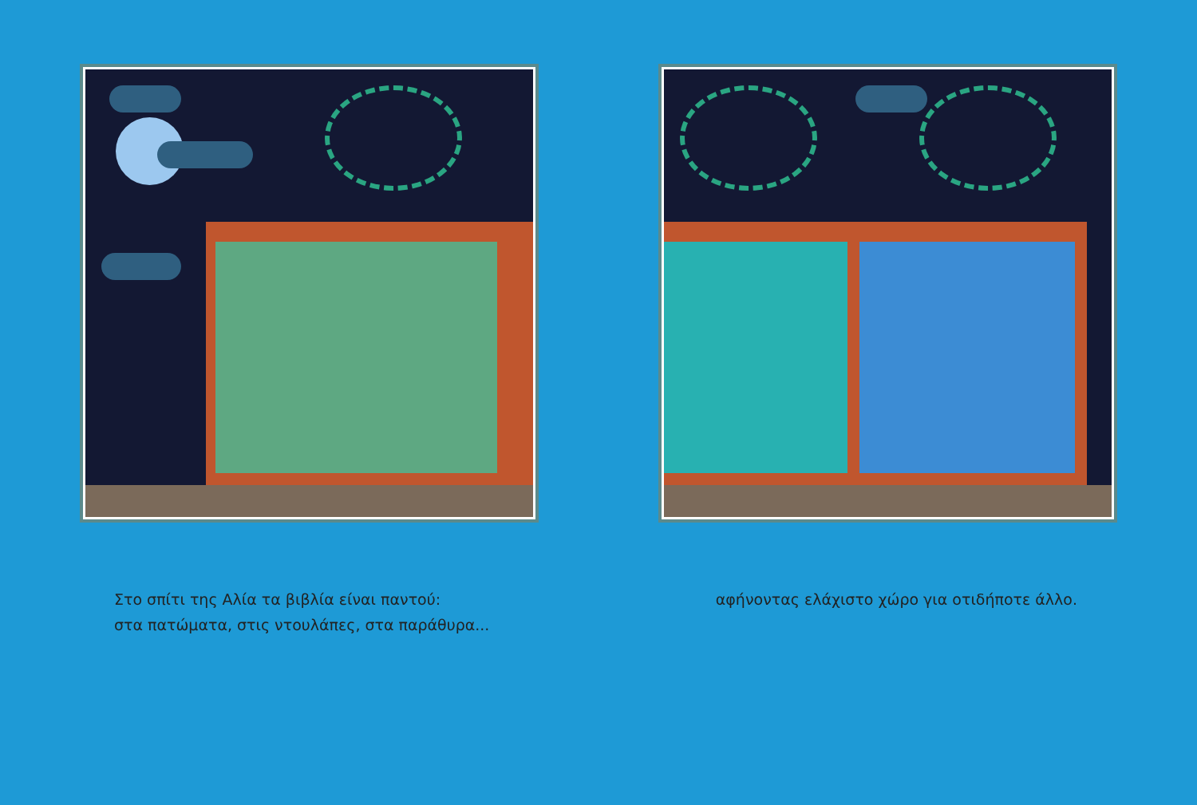Στο σπίτι της Αλία τα βιβλία είναι παντού:
στα πατώματα, στις ντουλάπες, στα παράθυρα...
αφήνοντας ελάχιστο χώρο για οτιδήποτε άλλο.